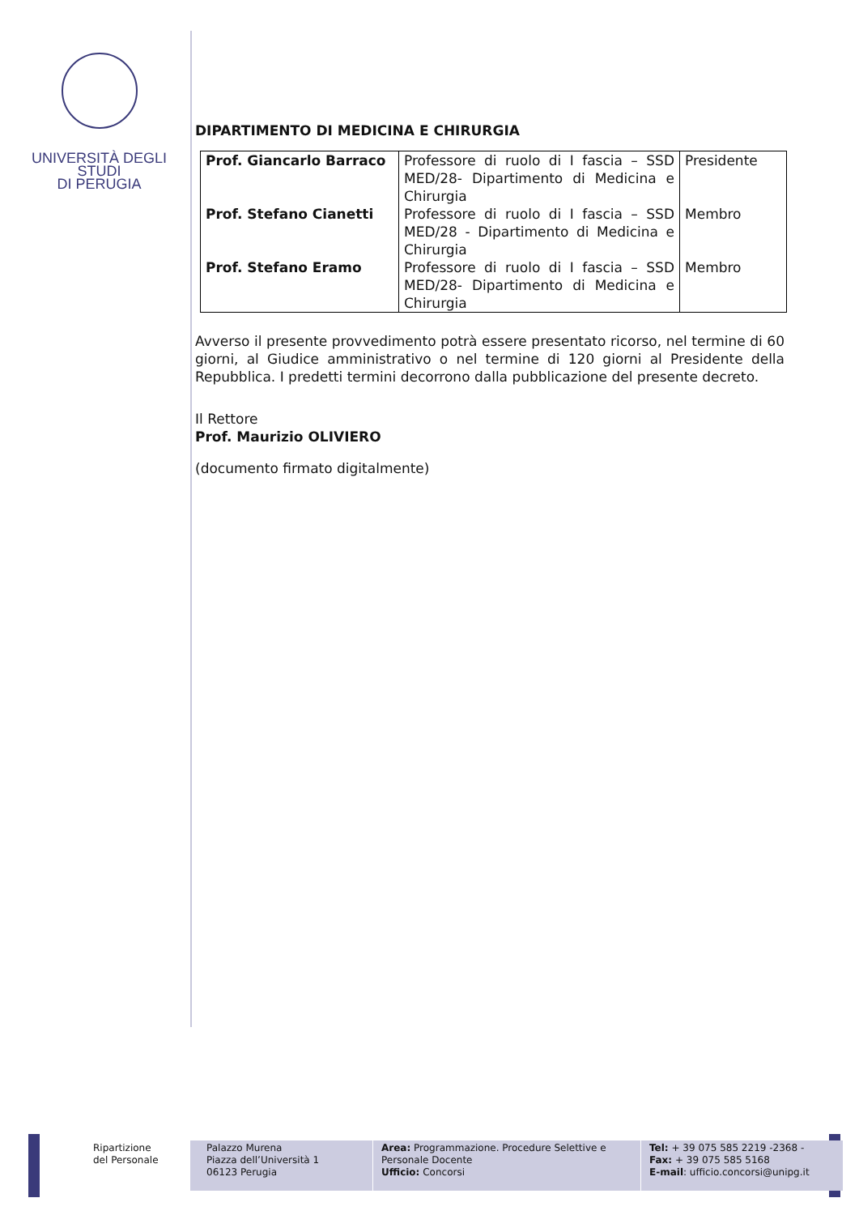UNIVERSITÀ DEGLI STUDI
DI PERUGIA
DIPARTIMENTO DI MEDICINA E CHIRURGIA
| Prof. Giancarlo Barraco | Professore di ruolo di I fascia – SSD MED/28- Dipartimento di Medicina e Chirurgia | Presidente |
| Prof. Stefano Cianetti | Professore di ruolo di I fascia – SSD MED/28 - Dipartimento di Medicina e Chirurgia | Membro |
| Prof. Stefano Eramo | Professore di ruolo di I fascia – SSD MED/28- Dipartimento di Medicina e Chirurgia | Membro |
Avverso il presente provvedimento potrà essere presentato ricorso, nel termine di 60 giorni, al Giudice amministrativo o nel termine di 120 giorni al Presidente della Repubblica. I predetti termini decorrono dalla pubblicazione del presente decreto.
Il Rettore
Prof. Maurizio OLIVIERO
(documento firmato digitalmente)
Ripartizione
del Personale
Palazzo Murena
Piazza dell’Università 1
06123 Perugia
Area: Programmazione. Procedure Selettive e Personale Docente
Ufficio: Concorsi
Tel: + 39 075 585 2219 -2368 -
Fax: + 39 075 585 5168
E-mail: ufficio.concorsi@unipg.it